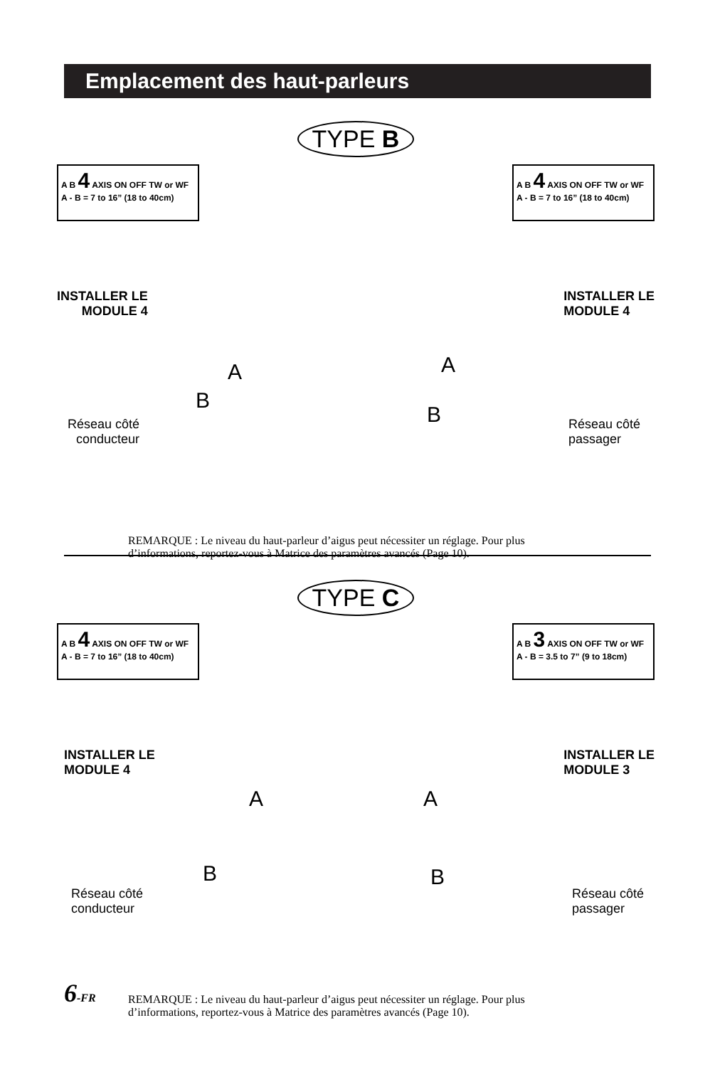Emplacement des haut-parleurs
TYPE B
A B 4 AXIS ON OFF TW or WF
A - B = 7 to 16” (18 to 40cm)
A B 4 AXIS ON OFF TW or WF
A - B = 7 to 16” (18 to 40cm)
INSTALLER LE
MODULE 4
INSTALLER LE
MODULE 4
A A
B
B
Réseau côté
conducteur
Réseau côté
passager
REMARQUE : Le niveau du haut-parleur d’aigus peut nécessiter un réglage. Pour plus
d’informations, reportez-vous à Matrice des paramètres avancés (Page 10).
TYPE C
A B 4 AXIS ON OFF TW or WF
A - B = 7 to 16” (18 to 40cm)
A B 3 AXIS ON OFF TW or WF
A - B = 3.5 to 7” (9 to 18cm)
INSTALLER LE
MODULE 4
INSTALLER LE
MODULE 3
A A
B B
Réseau côté
conducteur
Réseau côté
passager
REMARQUE : Le niveau du haut-parleur d’aigus peut nécessiter un réglage. Pour plus
d’informations, reportez-vous à Matrice des paramètres avancés (Page 10).
6-FR